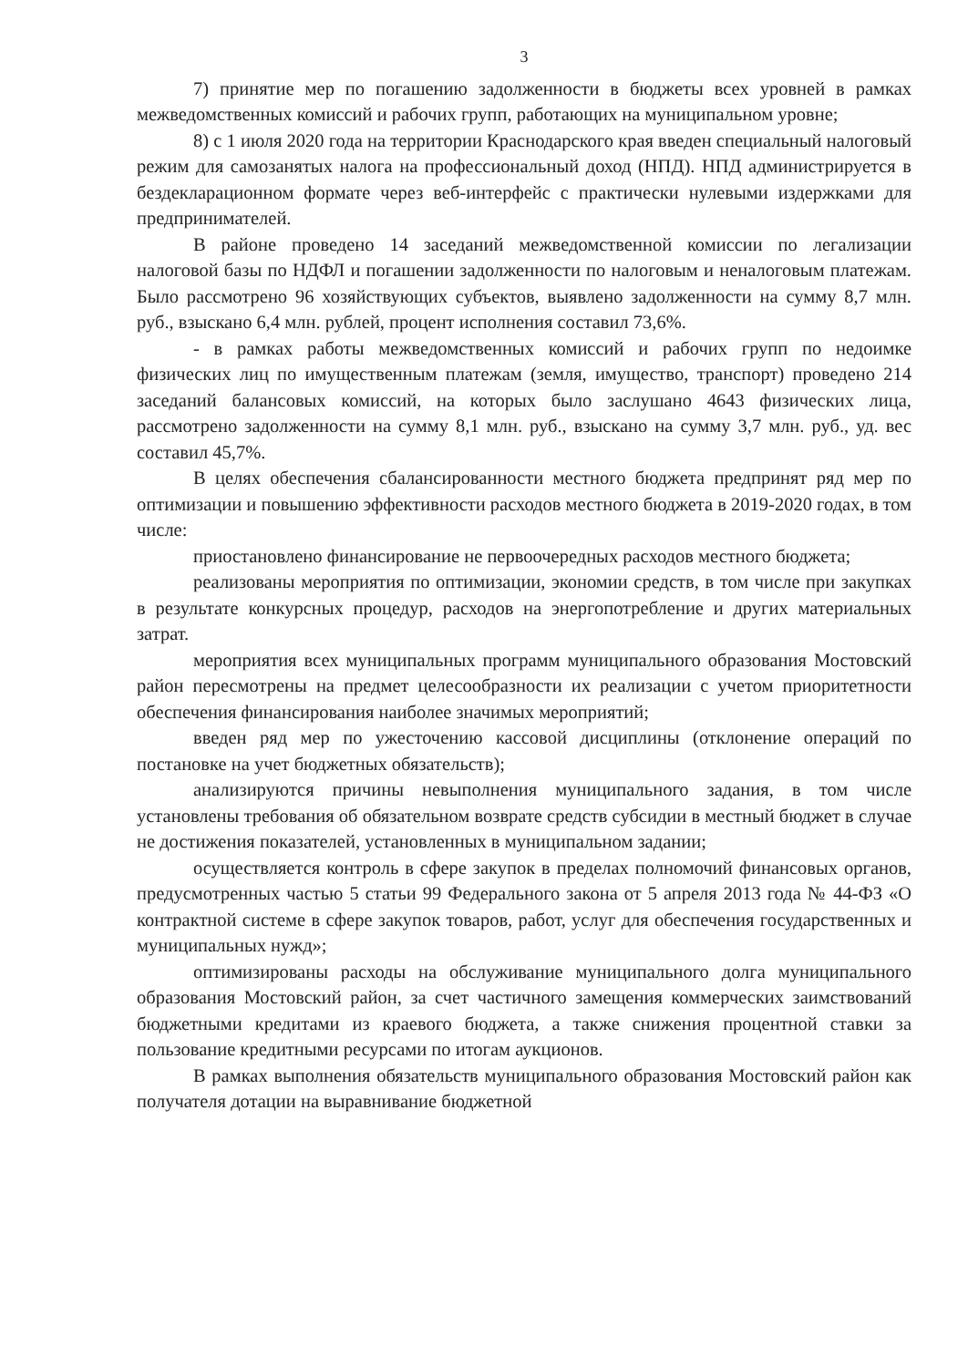3
7) принятие мер по погашению задолженности в бюджеты всех уровней в рамках межведомственных комиссий и рабочих групп, работающих на муниципальном уровне;
8) с 1 июля 2020 года на территории Краснодарского края введен специальный налоговый режим для самозанятых налога на профессиональный доход (НПД). НПД администрируется в бездекларационном формате через веб-интерфейс с практически нулевыми издержками для предпринимателей.
В районе проведено 14 заседаний межведомственной комиссии по легализации налоговой базы по НДФЛ и погашении задолженности по налоговым и неналоговым платежам. Было рассмотрено 96 хозяйствующих субъектов, выявлено задолженности на сумму 8,7 млн. руб., взыскано 6,4 млн. рублей, процент исполнения составил 73,6%.
- в рамках работы межведомственных комиссий и рабочих групп по недоимке физических лиц по имущественным платежам (земля, имущество, транспорт) проведено 214 заседаний балансовых комиссий, на которых было заслушано 4643 физических лица, рассмотрено задолженности на сумму 8,1 млн. руб., взыскано на сумму 3,7 млн. руб., уд. вес составил 45,7%.
В целях обеспечения сбалансированности местного бюджета предпринят ряд мер по оптимизации и повышению эффективности расходов местного бюджета в 2019-2020 годах, в том числе:
приостановлено финансирование не первоочередных расходов местного бюджета;
реализованы мероприятия по оптимизации, экономии средств, в том числе при закупках в результате конкурсных процедур, расходов на энергопотребление и других материальных затрат.
мероприятия всех муниципальных программ муниципального образования Мостовский район пересмотрены на предмет целесообразности их реализации с учетом приоритетности обеспечения финансирования наиболее значимых мероприятий;
введен ряд мер по ужесточению кассовой дисциплины (отклонение операций по постановке на учет бюджетных обязательств);
анализируются причины невыполнения муниципального задания, в том числе установлены требования об обязательном возврате средств субсидии в местный бюджет в случае не достижения показателей, установленных в муниципальном задании;
осуществляется контроль в сфере закупок в пределах полномочий финансовых органов, предусмотренных частью 5 статьи 99 Федерального закона от 5 апреля 2013 года № 44-ФЗ «О контрактной системе в сфере закупок товаров, работ, услуг для обеспечения государственных и муниципальных нужд»;
оптимизированы расходы на обслуживание муниципального долга муниципального образования Мостовский район, за счет частичного замещения коммерческих заимствований бюджетными кредитами из краевого бюджета, а также снижения процентной ставки за пользование кредитными ресурсами по итогам аукционов.
В рамках выполнения обязательств муниципального образования Мостовский район как получателя дотации на выравнивание бюджетной